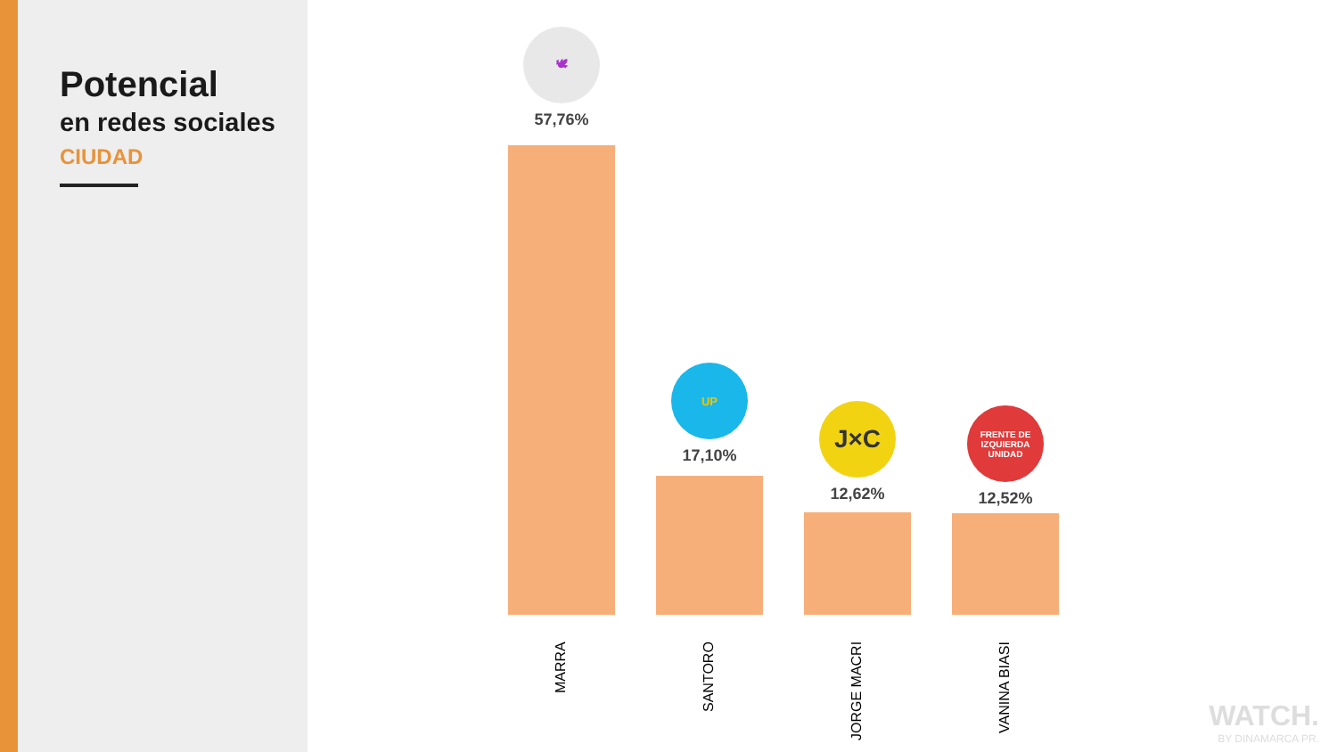Potencial
en redes sociales
CIUDAD
🕊
57,76%
UP
17,10%
J×C
12,62%
FRENTE DE IZQUIERDA UNIDAD
12,52%
MARRA
SANTORO
JORGE MACRI
VANINA BIASI
WATCH.
BY DINAMARCA PR.